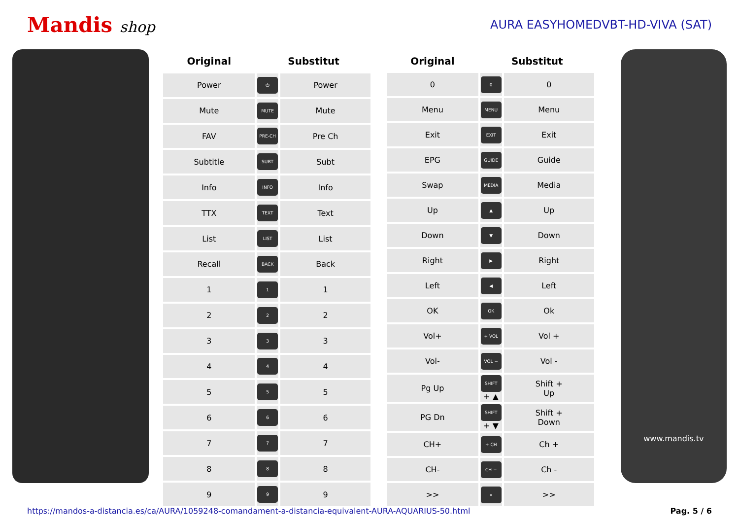Mandis shop
AURA EASYHOMEDVBT-HD-VIVA (SAT)
| Original | Substitut | |
| --- | --- | --- |
| Power | ⏻ | Power |
| Mute | MUTE | Mute |
| FAV | PRE-CH | Pre Ch |
| Subtitle | SUBT | Subt |
| Info | INFO | Info |
| TTX | TEXT | Text |
| List | LIST | List |
| Recall | BACK | Back |
| 1 | 1 | 1 |
| 2 | 2 | 2 |
| 3 | 3 | 3 |
| 4 | 4 | 4 |
| 5 | 5 | 5 |
| 6 | 6 | 6 |
| 7 | 7 | 7 |
| 8 | 8 | 8 |
| 9 | 9 | 9 |
| Original | Substitut | |
| --- | --- | --- |
| 0 | 0 | 0 |
| Menu | MENU | Menu |
| Exit | EXIT | Exit |
| EPG | GUIDE | Guide |
| Swap | MEDIA | Media |
| Up | ▲ | Up |
| Down | ▼ | Down |
| Right | ▶ | Right |
| Left | ◀ | Left |
| OK | OK | Ok |
| Vol+ | + VOL | Vol + |
| Vol- | VOL − | Vol - |
| Pg Up | SHIFT + ▲ | Shift + Up |
| PG Dn | SHIFT + ▼ | Shift + Down |
| CH+ | + CH | Ch + |
| CH- | CH − | Ch - |
| >> | » | >> |
www.mandis.tv
https://mandos-a-distancia.es/ca/AURA/1059248-comandament-a-distancia-equivalent-AURA-AQUARIUS-50.html Pag. 5 / 6